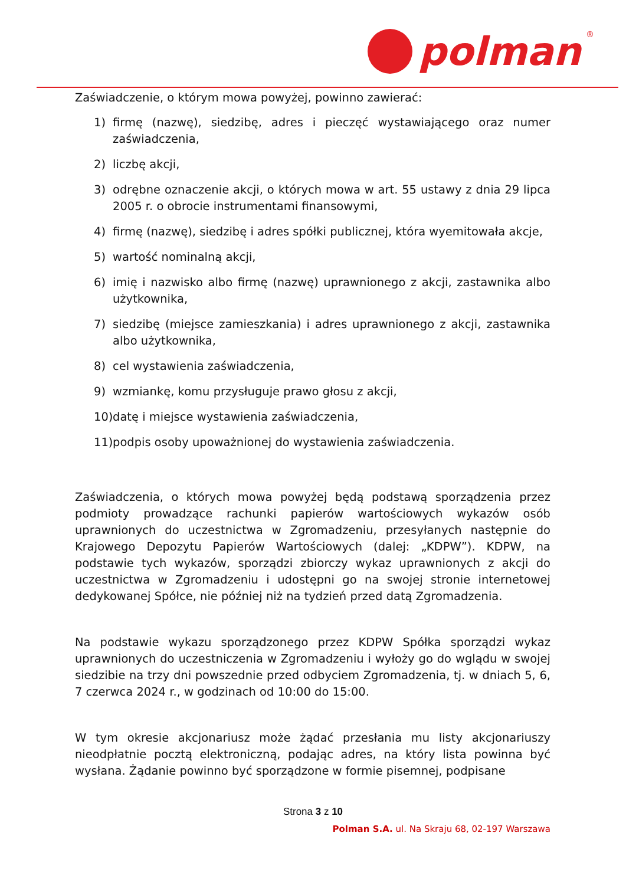polman
®
Zaświadczenie, o którym mowa powyżej, powinno zawierać:
1) firmę (nazwę), siedzibę, adres i pieczęć wystawiającego oraz numer zaświadczenia,
2) liczbę akcji,
3) odrębne oznaczenie akcji, o których mowa w art. 55 ustawy z dnia 29 lipca 2005 r. o obrocie instrumentami finansowymi,
4) firmę (nazwę), siedzibę i adres spółki publicznej, która wyemitowała akcje,
5) wartość nominalną akcji,
6) imię i nazwisko albo firmę (nazwę) uprawnionego z akcji, zastawnika albo użytkownika,
7) siedzibę (miejsce zamieszkania) i adres uprawnionego z akcji, zastawnika albo użytkownika,
8) cel wystawienia zaświadczenia,
9) wzmiankę, komu przysługuje prawo głosu z akcji,
10) datę i miejsce wystawienia zaświadczenia,
11) podpis osoby upoważnionej do wystawienia zaświadczenia.
Zaświadczenia, o których mowa powyżej będą podstawą sporządzenia przez podmioty prowadzące rachunki papierów wartościowych wykazów osób uprawnionych do uczestnictwa w Zgromadzeniu, przesyłanych następnie do Krajowego Depozytu Papierów Wartościowych (dalej: „KDPW”). KDPW, na podstawie tych wykazów, sporządzi zbiorczy wykaz uprawnionych z akcji do uczestnictwa w Zgromadzeniu i udostępni go na swojej stronie internetowej dedykowanej Spółce, nie później niż na tydzień przed datą Zgromadzenia.
Na podstawie wykazu sporządzonego przez KDPW Spółka sporządzi wykaz uprawnionych do uczestniczenia w Zgromadzeniu i wyłoży go do wglądu w swojej siedzibie na trzy dni powszednie przed odbyciem Zgromadzenia, tj. w dniach 5, 6, 7 czerwca 2024 r., w godzinach od 10:00 do 15:00.
W tym okresie akcjonariusz może żądać przesłania mu listy akcjonariuszy nieodpłatnie pocztą elektroniczną, podając adres, na który lista powinna być wysłana. Żądanie powinno być sporządzone w formie pisemnej, podpisane
Strona 3 z 10
Polman S.A. ul. Na Skraju 68, 02-197 Warszawa